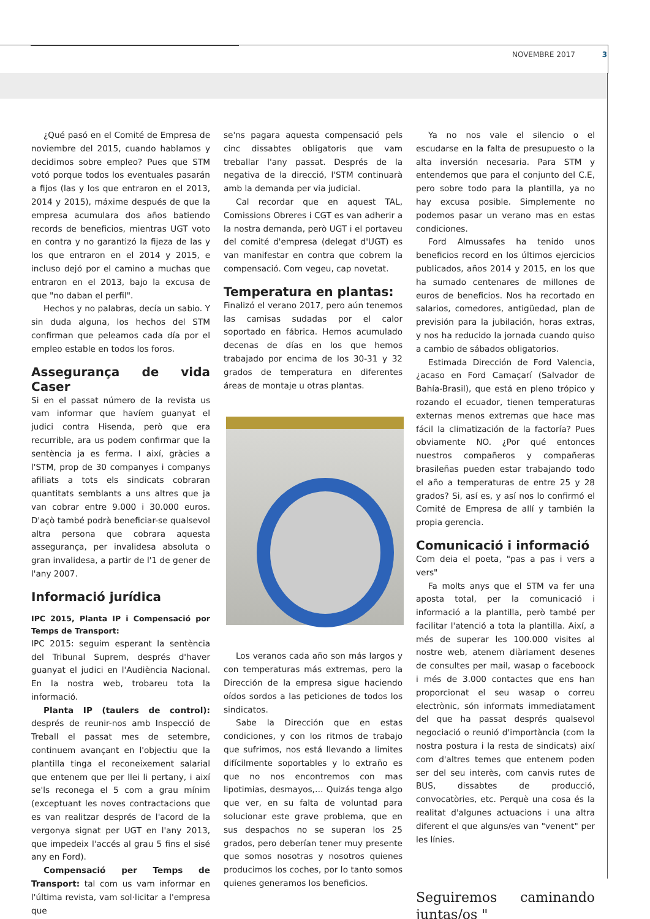NOVEMBRE 2017 3
¿Qué pasó en el Comité de Empresa de noviembre del 2015, cuando hablamos y decidimos sobre empleo? Pues que STM votó porque todos los eventuales pasarán a fijos (las y los que entraron en el 2013, 2014 y 2015), máxime después de que la empresa acumulara dos años batiendo records de beneficios, mientras UGT voto en contra y no garantizó la fijeza de las y los que entraron en el 2014 y 2015, e incluso dejó por el camino a muchas que entraron en el 2013, bajo la excusa de que "no daban el perfil".
Hechos y no palabras, decía un sabio. Y sin duda alguna, los hechos del STM confirman que peleamos cada día por el empleo estable en todos los foros.
Assegurança de vida Caser
Si en el passat número de la revista us vam informar que havíem guanyat el judici contra Hisenda, però que era recurrible, ara us podem confirmar que la sentència ja es ferma. I així, gràcies a l'STM, prop de 30 companyes i companys afiliats a tots els sindicats cobraran quantitats semblants a uns altres que ja van cobrar entre 9.000 i 30.000 euros. D'açò també podrà beneficiar-se qualsevol altra persona que cobrara aquesta assegurança, per invalidesa absoluta o gran invalidesa, a partir de l'1 de gener de l'any 2007.
Informació jurídica
IPC 2015, Planta IP i Compensació por Temps de Transport:
IPC 2015: seguim esperant la sentència del Tribunal Suprem, després d'haver guanyat el judici en l'Audiència Nacional. En la nostra web, trobareu tota la informació.
Planta IP (taulers de control): després de reunir-nos amb Inspecció de Treball el passat mes de setembre, continuem avançant en l'objectiu que la plantilla tinga el reconeixement salarial que entenem que per llei li pertany, i així se'ls reconega el 5 com a grau mínim (exceptuant les noves contractacions que es van realitzar després de l'acord de la vergonya signat per UGT en l'any 2013, que impedeix l'accés al grau 5 fins el sisé any en Ford).
Compensació per Temps de Transport: tal com us vam informar en l'última revista, vam sol·licitar a l'empresa que
se'ns pagara aquesta compensació pels cinc dissabtes obligatoris que vam treballar l'any passat. Després de la negativa de la direcció, l'STM continuarà amb la demanda per via judicial.
Cal recordar que en aquest TAL, Comissions Obreres i CGT es van adherir a la nostra demanda, però UGT i el portaveu del comité d'empresa (delegat d'UGT) es van manifestar en contra que cobrem la compensació. Com vegeu, cap novetat.
Temperatura en plantas:
Finalizó el verano 2017, pero aún tenemos las camisas sudadas por el calor soportado en fábrica. Hemos acumulado decenas de días en los que hemos trabajado por encima de los 30-31 y 32 grados de temperatura en diferentes áreas de montaje u otras plantas.
Los veranos cada año son más largos y con temperaturas más extremas, pero la Dirección de la empresa sigue haciendo oídos sordos a las peticiones de todos los sindicatos.
Sabe la Dirección que en estas condiciones, y con los ritmos de trabajo que sufrimos, nos está llevando a limites difícilmente soportables y lo extraño es que no nos encontremos con mas lipotimias, desmayos,… Quizás tenga algo que ver, en su falta de voluntad para solucionar este grave problema, que en sus despachos no se superan los 25 grados, pero deberían tener muy presente que somos nosotras y nosotros quienes producimos los coches, por lo tanto somos quienes generamos los beneficios.
Ya no nos vale el silencio o el escudarse en la falta de presupuesto o la alta inversión necesaria. Para STM y entendemos que para el conjunto del C.E, pero sobre todo para la plantilla, ya no hay excusa posible. Simplemente no podemos pasar un verano mas en estas condiciones.
Ford Almussafes ha tenido unos beneficios record en los últimos ejercicios publicados, años 2014 y 2015, en los que ha sumado centenares de millones de euros de beneficios. Nos ha recortado en salarios, comedores, antigüedad, plan de previsión para la jubilación, horas extras, y nos ha reducido la jornada cuando quiso a cambio de sábados obligatorios.
Estimada Dirección de Ford Valencia, ¿acaso en Ford Camaçarí (Salvador de Bahía-Brasil), que está en pleno trópico y rozando el ecuador, tienen temperaturas externas menos extremas que hace mas fácil la climatización de la factoría? Pues obviamente NO. ¿Por qué entonces nuestros compañeros y compañeras brasileñas pueden estar trabajando todo el año a temperaturas de entre 25 y 28 grados? Si, así es, y así nos lo confirmó el Comité de Empresa de allí y también la propia gerencia.
Comunicació i informació
Com deia el poeta, "pas a pas i vers a vers"
Fa molts anys que el STM va fer una aposta total, per la comunicació i informació a la plantilla, però també per facilitar l'atenció a tota la plantilla. Així, a més de superar les 100.000 visites al nostre web, atenem diàriament desenes de consultes per mail, wasap o faceboock i més de 3.000 contactes que ens han proporcionat el seu wasap o correu electrònic, són informats immediatament del que ha passat després qualsevol negociació o reunió d'importància (com la nostra postura i la resta de sindicats) així com d'altres temes que entenem poden ser del seu interès, com canvis rutes de BUS, dissabtes de producció, convocatòries, etc. Perquè una cosa és la realitat d'algunes actuacions i una altra diferent el que alguns/es van "venent" per les línies.
Seguiremos caminando juntas/os "